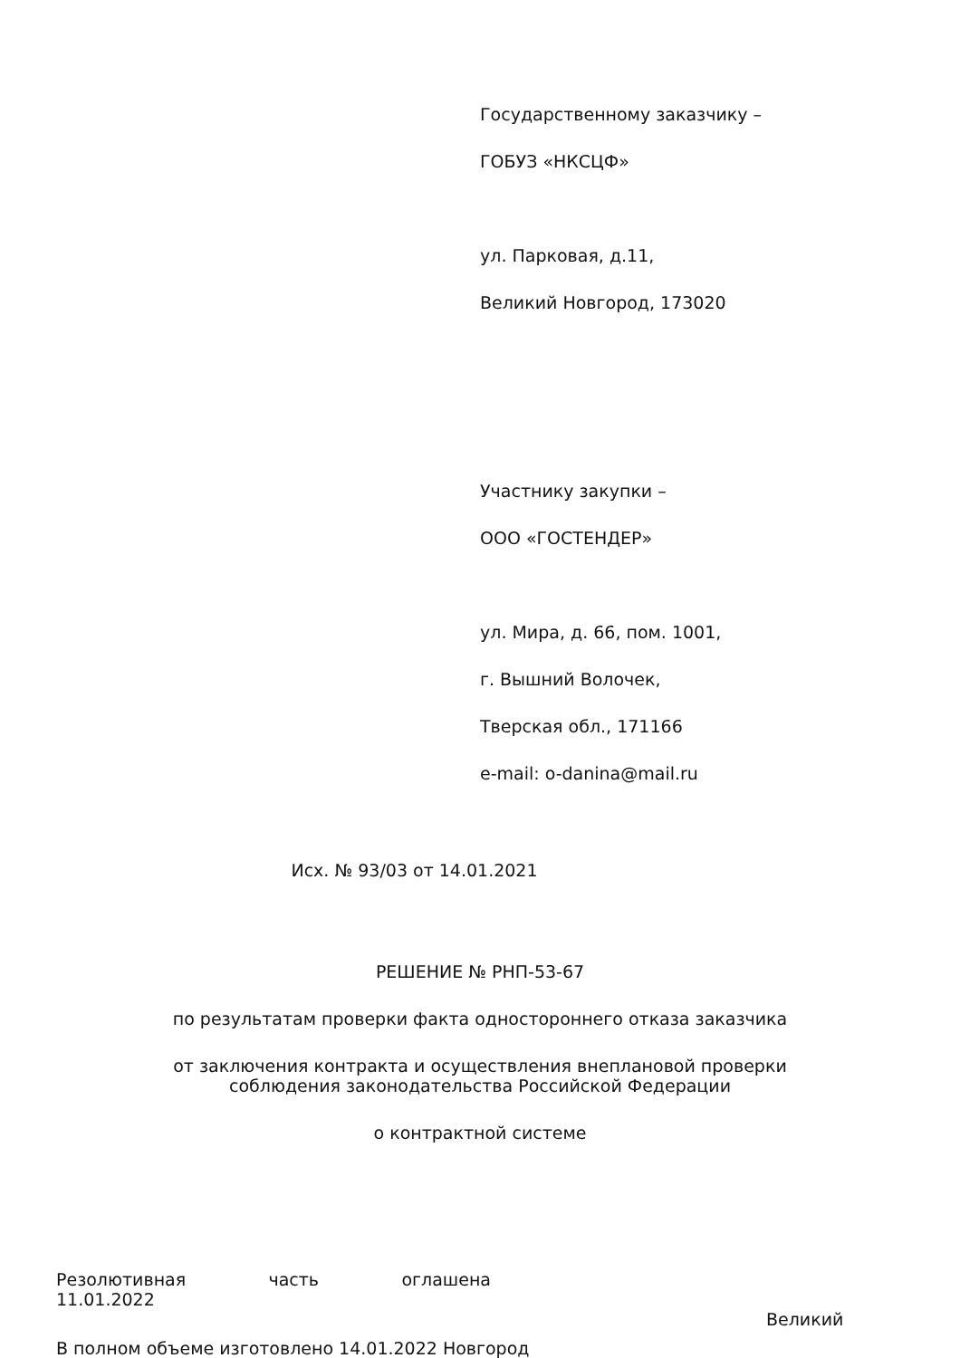Государственному заказчику –
ГОБУЗ «НКСЦФ»
ул. Парковая, д.11,
Великий Новгород, 173020
Участнику закупки –
ООО «ГОСТЕНДЕР»
ул. Мира, д. 66, пом. 1001,
г. Вышний Волочек,
Тверская обл., 171166
e-mail: o-danina@mail.ru
Исх. № 93/03 от 14.01.2021
РЕШЕНИЕ № РНП-53-67
по результатам проверки факта одностороннего отказа заказчика
от заключения контракта и осуществления внеплановой проверки
соблюдения законодательства Российской Федерации
о контрактной системе
Резолютивная часть оглашена
11.01.2022
Великий
В полном объеме изготовлено 14.01.2022 Новгород